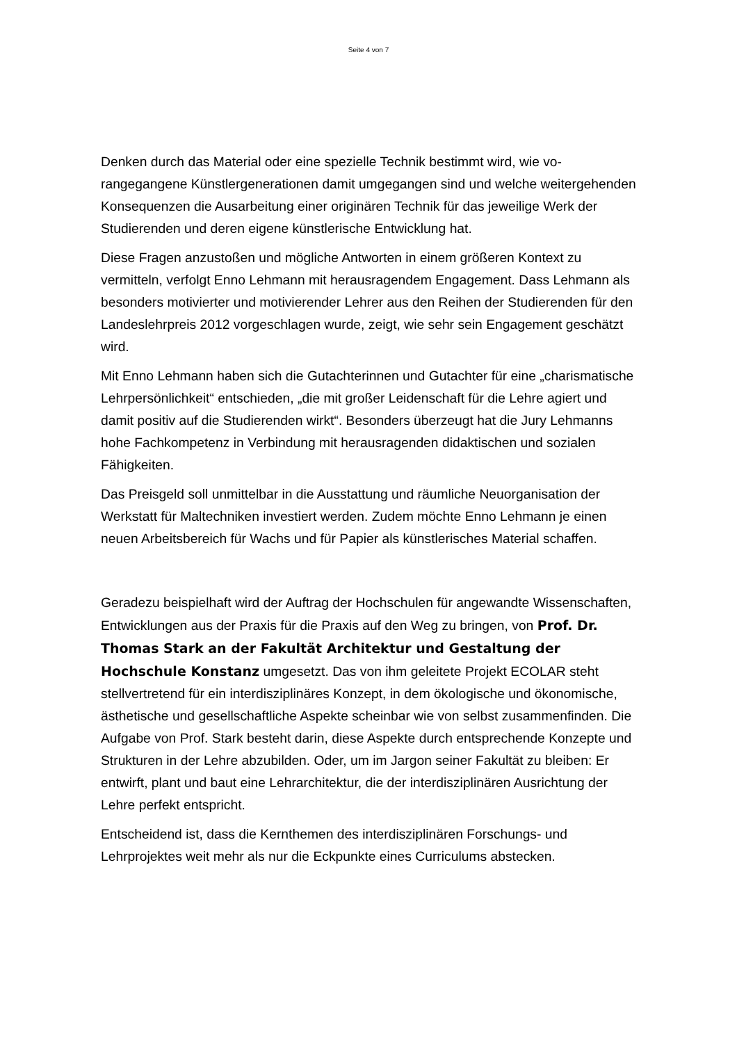Seite 4 von 7
Denken durch das Material oder eine spezielle Technik bestimmt wird, wie vo­rangegangene Künstlergenerationen damit umgegangen sind und welche weiter­gehenden Konsequenzen die Ausarbeitung einer originären Technik für das je­weilige Werk der Studierenden und deren eigene künstlerische Entwicklung hat.
Diese Fragen anzustoßen und mögliche Antworten in einem größeren Kontext zu vermitteln, verfolgt Enno Lehmann mit herausragendem Engagement. Dass Lehmann als besonders motivierter und motivierender Lehrer aus den Reihen der Studierenden für den Landeslehrpreis 2012 vorgeschlagen wurde, zeigt, wie sehr sein Engagement geschätzt wird.
Mit Enno Lehmann haben sich die Gutachterinnen und Gutachter für eine „cha­rismatische Lehrpersönlichkeit“ entschieden, „die mit großer Leidenschaft für die Lehre agiert und damit positiv auf die Studierenden wirkt“. Besonders überzeugt hat die Jury Lehmanns hohe Fachkompetenz in Verbindung mit herausragenden didaktischen und sozialen Fähigkeiten.
Das Preisgeld soll unmittelbar in die Ausstattung und räumliche Neuorganisation der Werkstatt für Maltechniken investiert werden. Zudem möchte Enno Lehmann je einen neuen Arbeitsbereich für Wachs und für Papier als künstlerisches Mate­rial schaffen.
Geradezu beispielhaft wird der Auftrag der Hochschulen für angewandte Wissen­schaften, Entwicklungen aus der Praxis für die Praxis auf den Weg zu bringen, von Prof. Dr. Thomas Stark an der Fakultät Architektur und Ge­staltung der Hochschule Konstanz umgesetzt. Das von ihm geleitete Pro­jekt ECOLAR steht stellvertretend für ein interdisziplinäres Konzept, in dem öko­logische und ökonomische, ästhetische und gesellschaftliche Aspekte scheinbar wie von selbst zusammenfinden. Die Aufgabe von Prof. Stark besteht darin, die­se Aspekte durch entsprechende Konzepte und Strukturen in der Lehre abzubil­den. Oder, um im Jargon seiner Fakultät zu bleiben: Er entwirft, plant und baut eine Lehrarchitektur, die der interdisziplinären Ausrichtung der Lehre perfekt ent­spricht.
Entscheidend ist, dass die Kernthemen des interdisziplinären Forschungs- und Lehrprojektes weit mehr als nur die Eckpunkte eines Curriculums abstecken.